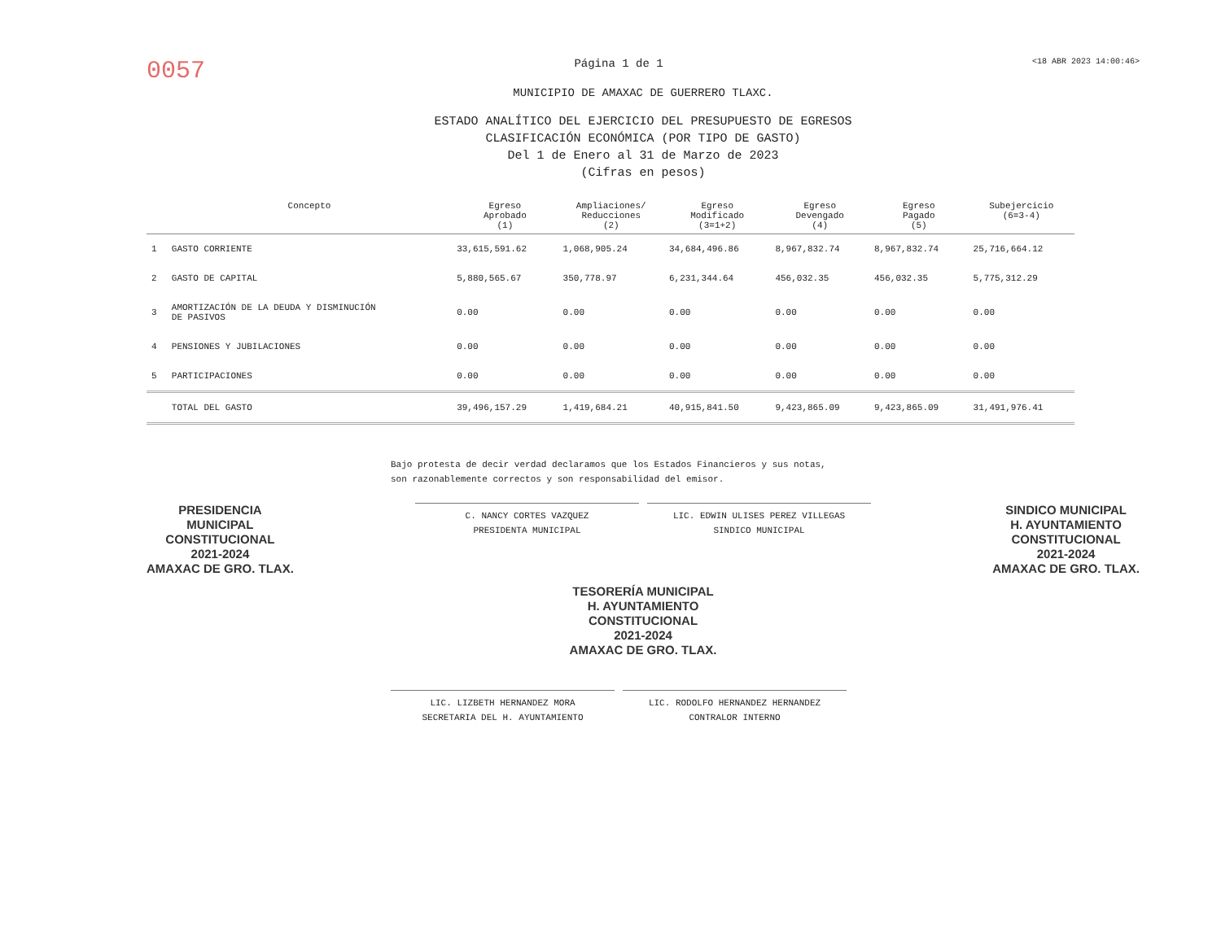0057 Página 1 de 1 <18 ABR 2023 14:00:46>
MUNICIPIO DE AMAXAC DE GUERRERO TLAXC.
ESTADO ANALÍTICO DEL EJERCICIO DEL PRESUPUESTO DE EGRESOS
CLASIFICACIÓN ECONÓMICA (POR TIPO DE GASTO)
Del 1 de Enero al 31 de Marzo de 2023
(Cifras en pesos)
| | Concepto | Egreso Aprobado (1) | Ampliaciones/ Reducciones (2) | Egreso Modificado (3=1+2) | Egreso Devengado (4) | Egreso Pagado (5) | Subejercicio (6=3-4) |
| --- | --- | --- | --- | --- | --- | --- | --- |
| 1 | GASTO CORRIENTE | 33,615,591.62 | 1,068,905.24 | 34,684,496.86 | 8,967,832.74 | 8,967,832.74 | 25,716,664.12 |
| 2 | GASTO DE CAPITAL | 5,880,565.67 | 350,778.97 | 6,231,344.64 | 456,032.35 | 456,032.35 | 5,775,312.29 |
| 3 | AMORTIZACIÓN DE LA DEUDA Y DISMINUCIÓN DE PASIVOS | 0.00 | 0.00 | 0.00 | 0.00 | 0.00 | 0.00 |
| 4 | PENSIONES Y JUBILACIONES | 0.00 | 0.00 | 0.00 | 0.00 | 0.00 | 0.00 |
| 5 | PARTICIPACIONES | 0.00 | 0.00 | 0.00 | 0.00 | 0.00 | 0.00 |
| | TOTAL DEL GASTO | 39,496,157.29 | 1,419,684.21 | 40,915,841.50 | 9,423,865.09 | 9,423,865.09 | 31,491,976.41 |
Bajo protesta de decir verdad declaramos que los Estados Financieros y sus notas, son razonablemente correctos y son responsabilidad del emisor.
PRESIDENCIA
MUNICIPAL
CONSTITUCIONAL
2021-2024
AMAXAC DE GRO. TLAX.
C. NANCY CORTES VAZQUEZ
PRESIDENTA MUNICIPAL
LIC. EDWIN ULISES PEREZ VILLEGAS
SINDICO MUNICIPAL
SINDICO MUNICIPAL
H. AYUNTAMIENTO
CONSTITUCIONAL
2021-2024
AMAXAC DE GRO. TLAX.
TESORERÍA MUNICIPAL
H. AYUNTAMIENTO
CONSTITUCIONAL
2021-2024
AMAXAC DE GRO. TLAX.
LIC. LIZBETH HERNANDEZ MORA
SECRETARIA DEL H. AYUNTAMIENTO
LIC. RODOLFO HERNANDEZ HERNANDEZ
CONTRALOR INTERNO